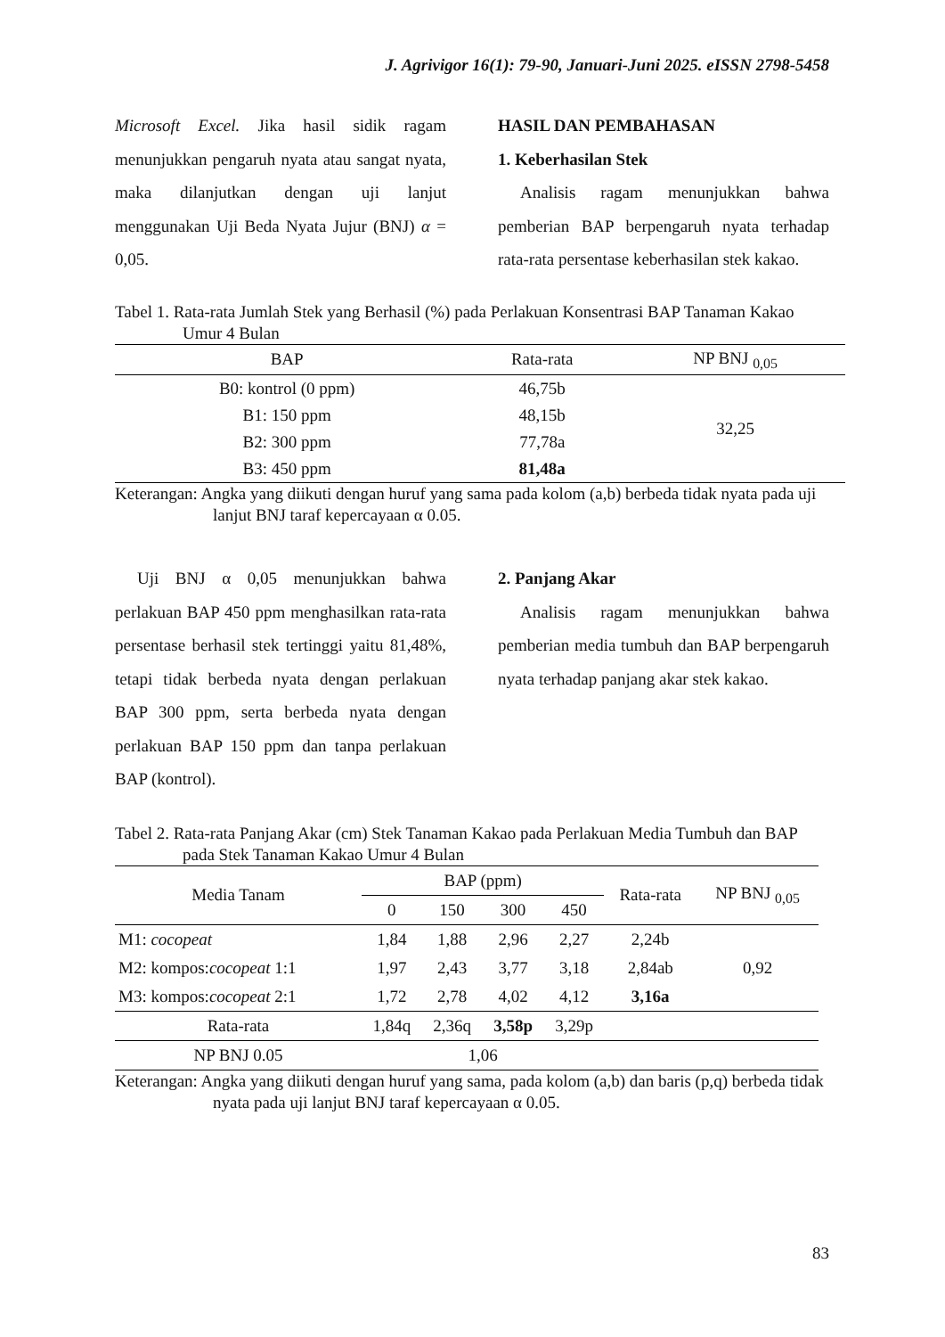J. Agrivigor 16(1): 79-90, Januari-Juni 2025. eISSN 2798-5458
Microsoft Excel. Jika hasil sidik ragam menunjukkan pengaruh nyata atau sangat nyata, maka dilanjutkan dengan uji lanjut menggunakan Uji Beda Nyata Jujur (BNJ) α = 0,05.
HASIL DAN PEMBAHASAN
1. Keberhasilan Stek
Analisis ragam menunjukkan bahwa pemberian BAP berpengaruh nyata terhadap rata-rata persentase keberhasilan stek kakao.
Tabel 1. Rata-rata Jumlah Stek yang Berhasil (%) pada Perlakuan Konsentrasi BAP Tanaman Kakao Umur 4 Bulan
| BAP | Rata-rata | NP BNJ <sub>0,05</sub> |
| --- | --- | --- |
| B0: kontrol (0 ppm) | 46,75b | 32,25 |
| B1: 150 ppm | 48,15b | |
| B2: 300 ppm | 77,78a | |
| B3: 450 ppm | 81,48a | |
Keterangan: Angka yang diikuti dengan huruf yang sama pada kolom (a,b) berbeda tidak nyata pada uji lanjut BNJ taraf kepercayaan α 0.05.
Uji BNJ α 0,05 menunjukkan bahwa perlakuan BAP 450 ppm menghasilkan rata-rata persentase berhasil stek tertinggi yaitu 81,48%, tetapi tidak berbeda nyata dengan perlakuan BAP 300 ppm, serta berbeda nyata dengan perlakuan BAP 150 ppm dan tanpa perlakuan BAP (kontrol).
2. Panjang Akar
Analisis ragam menunjukkan bahwa pemberian media tumbuh dan BAP berpengaruh nyata terhadap panjang akar stek kakao.
Tabel 2. Rata-rata Panjang Akar (cm) Stek Tanaman Kakao pada Perlakuan Media Tumbuh dan BAP pada Stek Tanaman Kakao Umur 4 Bulan
| Media Tanam | BAP (ppm) | | | | Rata-rata | NP BNJ <sub>0,05</sub> |
| --- | --- | --- | --- | --- | --- | --- |
| | 0 | 150 | 300 | 450 | | |
| M1: cocopeat | 1,84 | 1,88 | 2,96 | 2,27 | 2,24b | 0,92 |
| M2: kompos: cocopeat 1:1 | 1,97 | 2,43 | 3,77 | 3,18 | 2,84ab | |
| M3: kompos: cocopeat 2:1 | 1,72 | 2,78 | 4,02 | 4,12 | 3,16a | |
| Rata-rata | 1,84q | 2,36q | 3,58p | 3,29p | | |
| NP BNJ 0.05 | 1,06 | | | | | |
Keterangan: Angka yang diikuti dengan huruf yang sama, pada kolom (a,b) dan baris (p,q) berbeda tidak nyata pada uji lanjut BNJ taraf kepercayaan α 0.05.
83